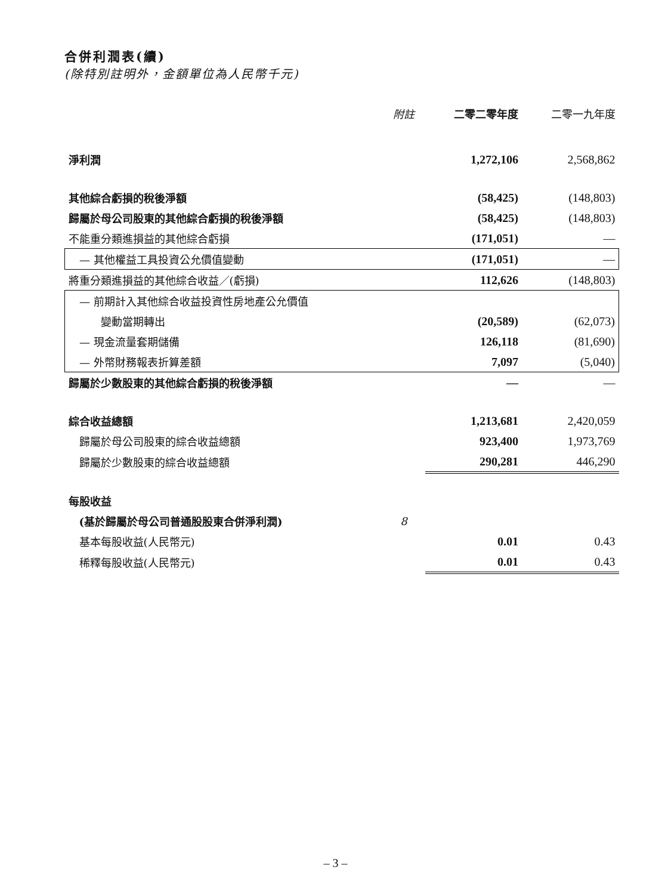合併利潤表(續)
(除特別註明外，金額單位為人民幣千元)
| | 附註 | 二零二零年度 | 二零一九年度 |
| --- | --- | --- | --- |
| 淨利潤 | | 1,272,106 | 2,568,862 |
| 其他綜合虧損的稅後淨額 | | (58,425) | (148,803) |
| 歸屬於母公司股東的其他綜合虧損的稅後淨額 | | (58,425) | (148,803) |
| 不能重分類進損益的其他綜合虧損 | | (171,051) | — |
| — 其他權益工具投資公允價值變動 | | (171,051) | — |
| 將重分類進損益的其他綜合收益／(虧損) | | 112,626 | (148,803) |
| — 前期計入其他綜合收益投資性房地產公允價值 | | | |
| 變動當期轉出 | | (20,589) | (62,073) |
| — 現金流量套期儲備 | | 126,118 | (81,690) |
| — 外幣財務報表折算差額 | | 7,097 | (5,040) |
| 歸屬於少數股東的其他綜合虧損的稅後淨額 | | — | — |
| 綜合收益總額 | | 1,213,681 | 2,420,059 |
| 歸屬於母公司股東的綜合收益總額 | | 923,400 | 1,973,769 |
| 歸屬於少數股東的綜合收益總額 | | 290,281 | 446,290 |
| 每股收益 | | | |
| (基於歸屬於母公司普通股股東合併淨利潤) | 8 | | |
| 基本每股收益(人民幣元) | | 0.01 | 0.43 |
| 稀釋每股收益(人民幣元) | | 0.01 | 0.43 |
– 3 –